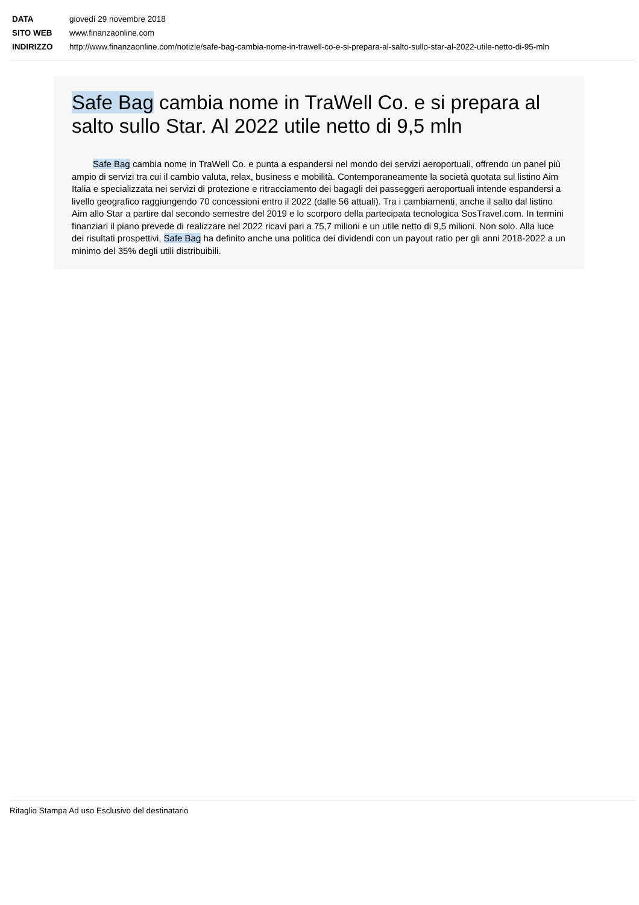DATA giovedì 29 novembre 2018
SITO WEB www.finanzaonline.com
INDIRIZZO http://www.finanzaonline.com/notizie/safe-bag-cambia-nome-in-trawell-co-e-si-prepara-al-salto-sullo-star-al-2022-utile-netto-di-95-mln
Safe Bag cambia nome in TraWell Co. e si prepara al salto sullo Star. Al 2022 utile netto di 9,5 mln
Safe Bag cambia nome in TraWell Co. e punta a espandersi nel mondo dei servizi aeroportuali, offrendo un panel più ampio di servizi tra cui il cambio valuta, relax, business e mobilità. Contemporaneamente la società quotata sul listino Aim Italia e specializzata nei servizi di protezione e ritracciamento dei bagagli dei passeggeri aeroportuali intende espandersi a livello geografico raggiungendo 70 concessioni entro il 2022 (dalle 56 attuali). Tra i cambiamenti, anche il salto dal listino Aim allo Star a partire dal secondo semestre del 2019 e lo scorporo della partecipata tecnologica SosTravel.com. In termini finanziari il piano prevede di realizzare nel 2022 ricavi pari a 75,7 milioni e un utile netto di 9,5 milioni. Non solo. Alla luce dei risultati prospettivi, Safe Bag ha definito anche una politica dei dividendi con un payout ratio per gli anni 2018-2022 a un minimo del 35% degli utili distribuibili.
Ritaglio Stampa Ad uso Esclusivo del destinatario